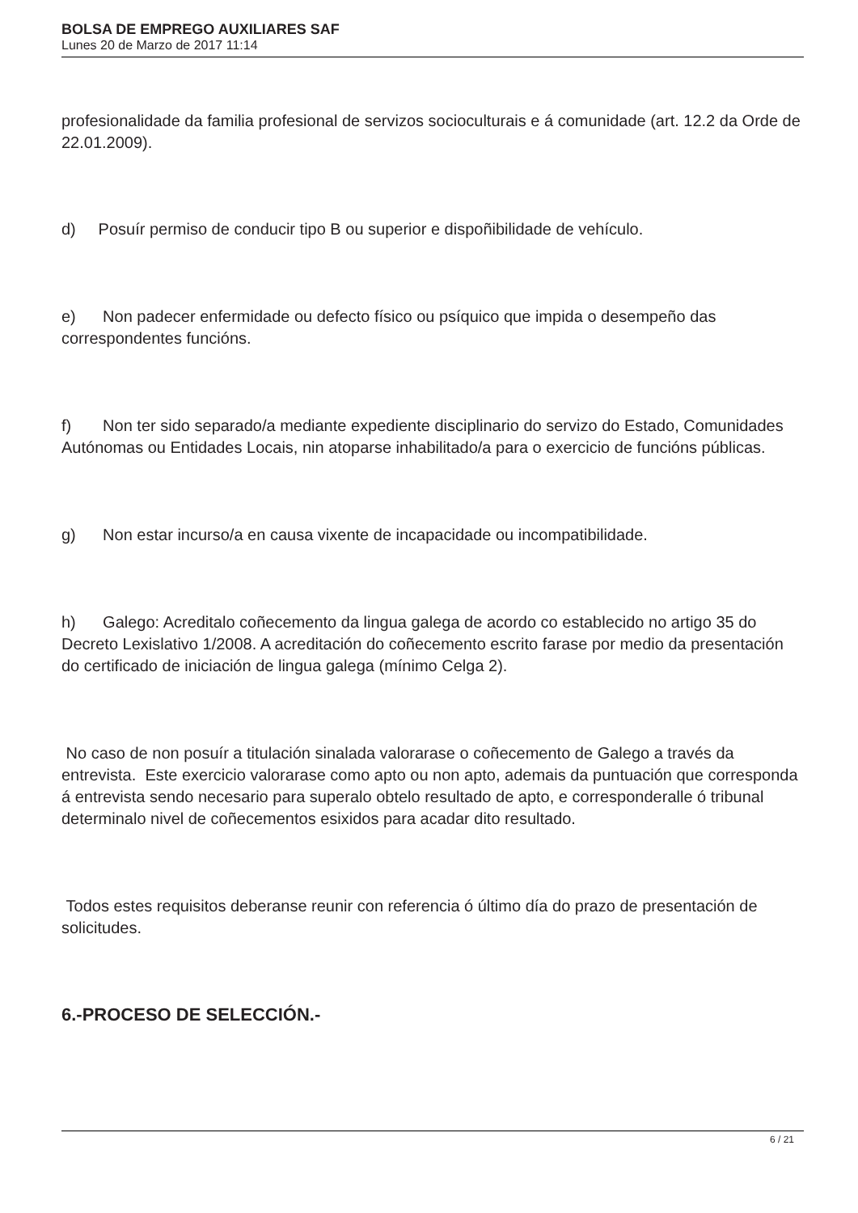BOLSA DE EMPREGO AUXILIARES SAF
Lunes 20 de Marzo de 2017 11:14
profesionalidade da familia profesional de servizos socioculturais e á comunidade (art. 12.2 da Orde de 22.01.2009).
d) Posuír permiso de conducir tipo B ou superior e dispoñibilidade de vehículo.
e) Non padecer enfermidade ou defecto físico ou psíquico que impida o desempeño das correspondentes funcións.
f) Non ter sido separado/a mediante expediente disciplinario do servizo do Estado, Comunidades Autónomas ou Entidades Locais, nin atoparse inhabilitado/a para o exercicio de funcións públicas.
g) Non estar incurso/a en causa vixente de incapacidade ou incompatibilidade.
h) Galego: Acreditalo coñecemento da lingua galega de acordo co establecido no artigo 35 do Decreto Lexislativo 1/2008. A acreditación do coñecemento escrito farase por medio da presentación do certificado de iniciación de lingua galega (mínimo Celga 2).
No caso de non posuír a titulación sinalada valorarase o coñecemento de Galego a través da entrevista. Este exercicio valorarase como apto ou non apto, ademais da puntuación que corresponda á entrevista sendo necesario para superalo obtelo resultado de apto, e corresponderalle ó tribunal determinalo nivel de coñecementos esixidos para acadar dito resultado.
Todos estes requisitos deberanse reunir con referencia ó último día do prazo de presentación de solicitudes.
6.-PROCESO DE SELECCIÓN.-
6 / 21